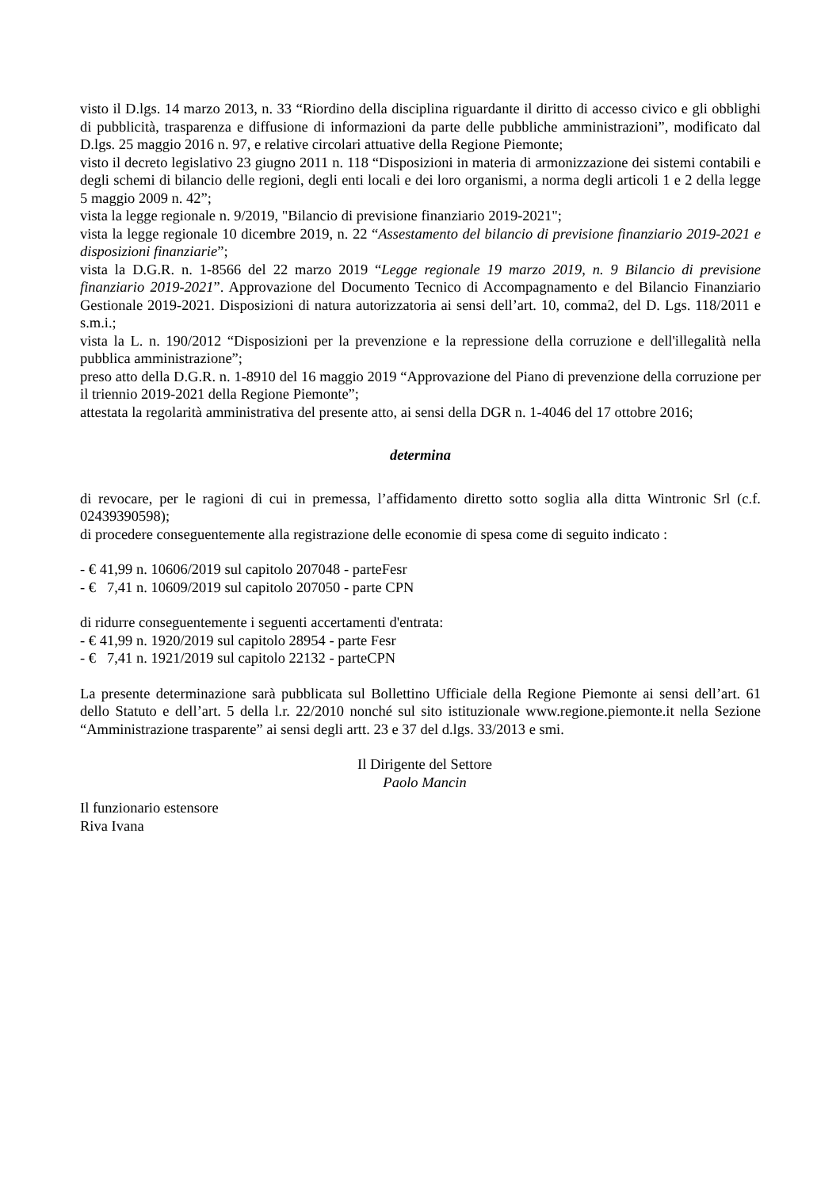visto il D.lgs. 14 marzo 2013, n. 33 “Riordino della disciplina riguardante il diritto di accesso civico e gli obblighi di pubblicità, trasparenza e diffusione di informazioni da parte delle pubbliche amministrazioni”, modificato dal D.lgs. 25 maggio 2016 n. 97, e relative circolari attuative della Regione Piemonte;
visto il decreto legislativo 23 giugno 2011 n. 118 “Disposizioni in materia di armonizzazione dei sistemi contabili e degli schemi di bilancio delle regioni, degli enti locali e dei loro organismi, a norma degli articoli 1 e 2 della legge 5 maggio 2009 n. 42”;
vista la legge regionale n. 9/2019, "Bilancio di previsione finanziario 2019-2021";
vista la legge regionale 10 dicembre 2019, n. 22 “Assestamento del bilancio di previsione finanziario 2019-2021 e disposizioni finanziarie”;
vista la D.G.R. n. 1-8566 del 22 marzo 2019 “Legge regionale 19 marzo 2019, n. 9 Bilancio di previsione finanziario 2019-2021”. Approvazione del Documento Tecnico di Accompagnamento e del Bilancio Finanziario Gestionale 2019-2021. Disposizioni di natura autorizzatoria ai sensi dell’art. 10, comma2, del D. Lgs. 118/2011 e s.m.i.;
vista la L. n. 190/2012 “Disposizioni per la prevenzione e la repressione della corruzione e dell'illegalità nella pubblica amministrazione”;
preso atto della D.G.R. n. 1-8910 del 16 maggio 2019 “Approvazione del Piano di prevenzione della corruzione per il triennio 2019-2021 della Regione Piemonte”;
attestata la regolarità amministrativa del presente atto, ai sensi della DGR n. 1-4046 del 17 ottobre 2016;
determina
di revocare, per le ragioni di cui in premessa, l’affidamento diretto sotto soglia alla ditta Wintronic Srl (c.f. 02439390598);
di procedere conseguentemente alla registrazione delle economie di spesa come di seguito indicato :
- € 41,99 n. 10606/2019 sul capitolo 207048 - parteFesr
- € 7,41 n. 10609/2019 sul capitolo 207050 - parte CPN
di ridurre conseguentemente i seguenti accertamenti d'entrata:
- € 41,99 n. 1920/2019 sul capitolo 28954 - parte Fesr
- € 7,41 n. 1921/2019 sul capitolo 22132 - parteCPN
La presente determinazione sarà pubblicata sul Bollettino Ufficiale della Regione Piemonte ai sensi dell’art. 61 dello Statuto e dell’art. 5 della l.r. 22/2010 nonché sul sito istituzionale www.regione.piemonte.it nella Sezione “Amministrazione trasparente” ai sensi degli artt. 23 e 37 del d.lgs. 33/2013 e smi.
Il Dirigente del Settore
Paolo Mancin
Il funzionario estensore
Riva Ivana